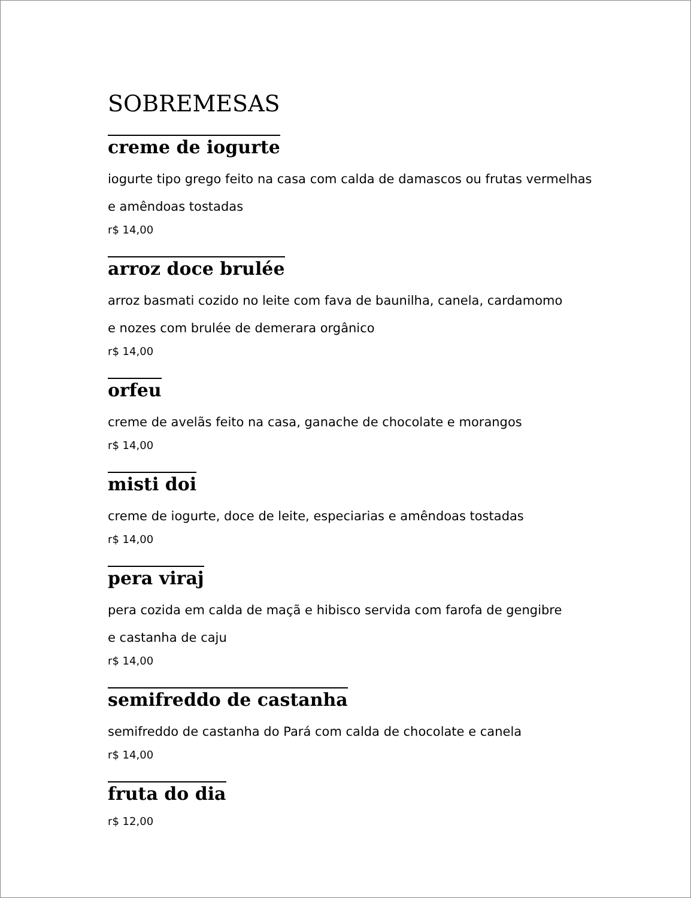SOBREMESAS
creme de iogurte
iogurte tipo grego feito na casa com calda de damascos ou frutas vermelhas
e amêndoas tostadas
r$ 14,00
arroz doce brulée
arroz basmati cozido no leite com fava de baunilha, canela, cardamomo
e nozes com brulée de demerara orgânico
r$ 14,00
orfeu
creme de avelãs feito na casa, ganache de chocolate e morangos
r$ 14,00
misti doi
creme de iogurte, doce de leite, especiarias e amêndoas tostadas
r$ 14,00
pera viraj
pera cozida em calda de maçã e hibisco servida com farofa de gengibre
e castanha de caju
r$ 14,00
semifreddo de castanha
semifreddo de castanha do Pará com calda de chocolate e canela
r$ 14,00
fruta do dia
r$ 12,00